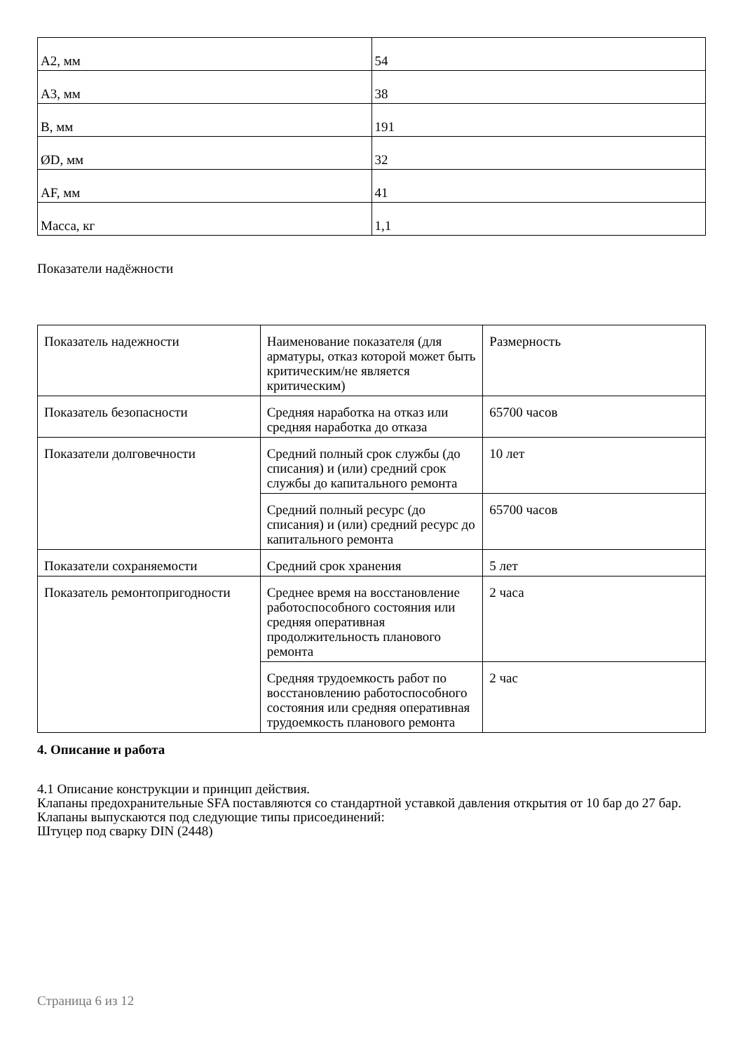| A2, мм | 54 |
| A3, мм | 38 |
| B, мм | 191 |
| ØD, мм | 32 |
| AF, мм | 41 |
| Масса, кг | 1,1 |
Показатели надёжности
| Показатель надежности | Наименование показателя (для арматуры, отказ которой может быть критическим/не является критическим) | Размерность |
| Показатель безопасности | Средняя наработка на отказ или средняя наработка до отказа | 65700 часов |
| Показатели долговечности | Средний полный срок службы (до списания) и (или) средний срок службы до капитального ремонта | 10 лет |
| | Средний полный ресурс (до списания) и (или) средний ресурс до капитального ремонта | 65700 часов |
| Показатели сохраняемости | Средний срок хранения | 5 лет |
| Показатель ремонтопригодности | Среднее время на восстановление работоспособного состояния или средняя оперативная продолжительность планового ремонта | 2 часа |
| | Средняя трудоемкость работ по восстановлению работоспособного состояния или средняя оперативная трудоемкость планового ремонта | 2 час |
4. Описание и работа
4.1 Описание конструкции и принцип действия.
Клапаны предохранительные SFA поставляются со стандартной уставкой давления открытия от 10 бар до 27 бар.
Клапаны выпускаются под следующие типы присоединений:
Штуцер под сварку DIN (2448)
Страница 6 из 12